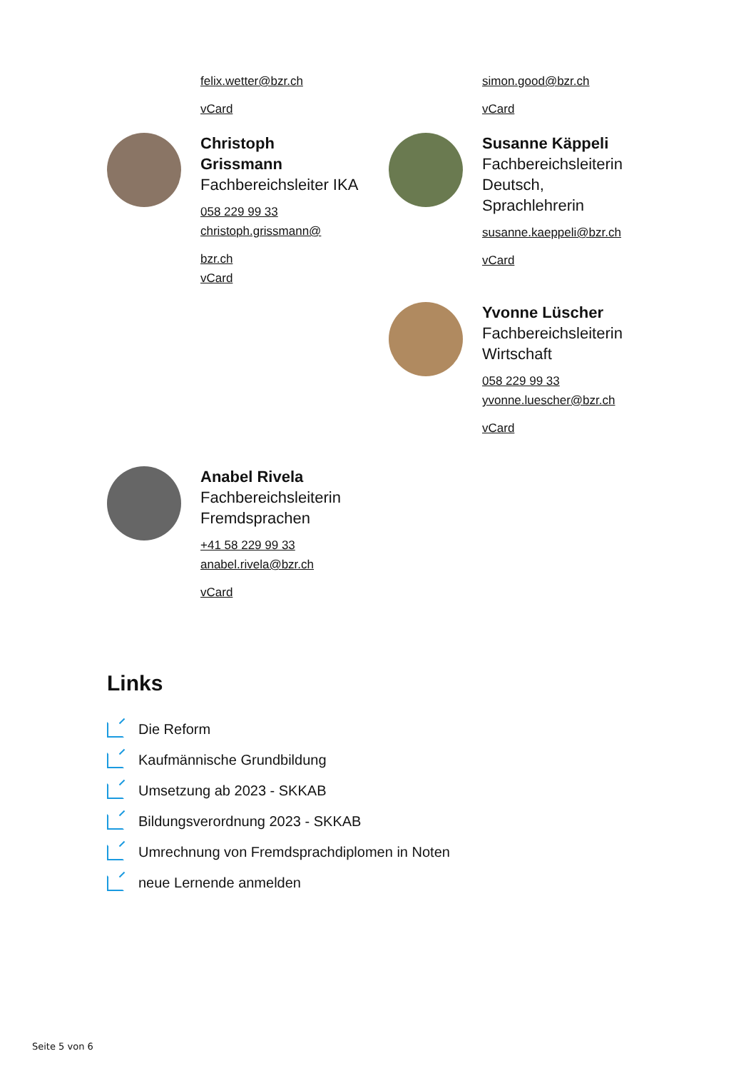felix.wetter@bzr.ch
vCard
simon.good@bzr.ch
vCard
Christoph
Grissmann
Fachbereichsleiter IKA
058 229 99 33
christoph.grissmann@
bzr.ch
vCard
Susanne Käppeli
Fachbereichsleiterin Deutsch, Sprachlehrerin
susanne.kaeppeli@bzr.ch
vCard
Yvonne Lüscher
Fachbereichsleiterin Wirtschaft
058 229 99 33
yvonne.luescher@bzr.ch
vCard
Anabel Rivela
Fachbereichsleiterin Fremdsprachen
+41 58 229 99 33
anabel.rivela@bzr.ch
vCard
Links
Die Reform
Kaufmännische Grundbildung
Umsetzung ab 2023 - SKKAB
Bildungsverordnung 2023 - SKKAB
Umrechnung von Fremdsprachdiplomen in Noten
neue Lernende anmelden
Seite 5 von 6